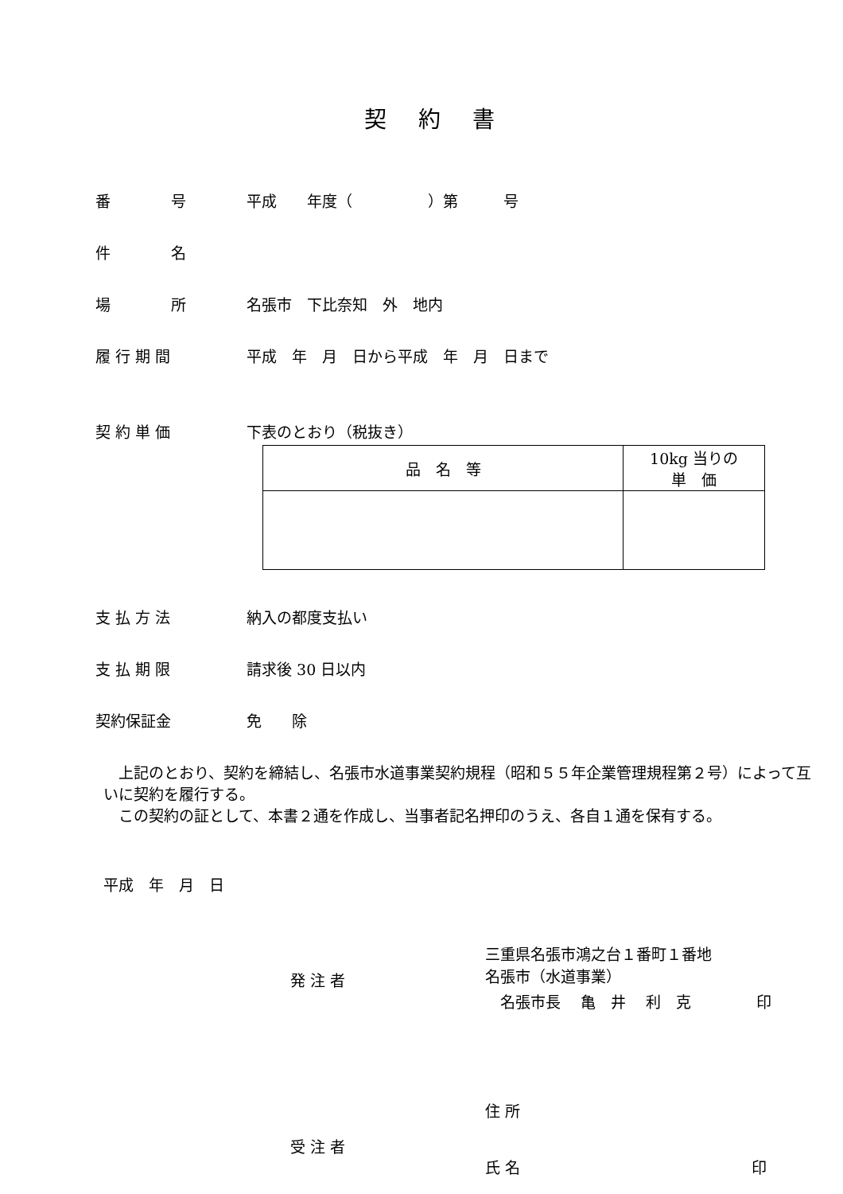契約書
番　　　　号 平成　　年度（　　　　　）第　　　号
件　　　　名
場　　　　所 名張市　下比奈知　外　地内
履 行 期 間 平成　年　月　日から平成　年　月　日まで
契 約 単 価 下表のとおり（税抜き）
| 品 名 等 | 10kg 当りの 単 価 |
支 払 方 法 納入の都度支払い
支 払 期 限 請求後 30 日以内
契約保証金 免　　除
　上記のとおり、契約を締結し、名張市水道事業契約規程（昭和５５年企業管理規程第２号）によって互いに契約を履行する。
　この契約の証として、本書２通を作成し、当事者記名押印のうえ、各自１通を保有する。
平成　年　月　日
発 注 者
三重県名張市鴻之台１番町１番地
名張市（水道事業）
　名張市長　 亀　井　 利　克　　　　 印
受 注 者
住 所
氏 名　　　　　　　　　　　　　　　 印